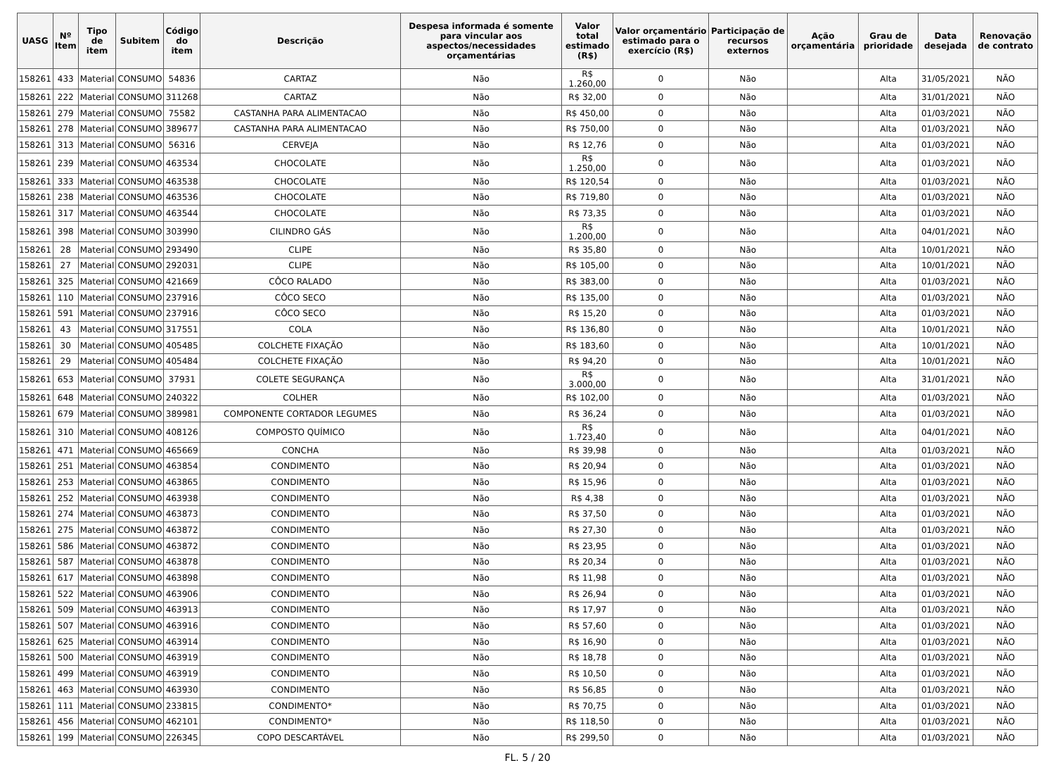| UASG | Nº Item | Tipo de item | Subitem | Código do item | Descrição | Despesa informada é somente para vincular aos aspectos/necessidades orçamentárias | Valor total estimado (R$) | Valor orçamentário estimado para o exercício (R$) | Participação de recursos externos | Ação orçamentária | Grau de prioridade | Data desejada | Renovação de contrato |
| --- | --- | --- | --- | --- | --- | --- | --- | --- | --- | --- | --- | --- | --- |
| 158261 | 433 | Material | CONSUMO | 54836 | CARTAZ | Não | R$ 1.260,00 | 0 | Não | | Alta | 31/05/2021 | NÃO |
| 158261 | 222 | Material | CONSUMO | 311268 | CARTAZ | Não | R$ 32,00 | 0 | Não | | Alta | 31/01/2021 | NÃO |
| 158261 | 279 | Material | CONSUMO | 75582 | CASTANHA PARA ALIMENTACAO | Não | R$ 450,00 | 0 | Não | | Alta | 01/03/2021 | NÃO |
| 158261 | 278 | Material | CONSUMO | 389677 | CASTANHA PARA ALIMENTACAO | Não | R$ 750,00 | 0 | Não | | Alta | 01/03/2021 | NÃO |
| 158261 | 313 | Material | CONSUMO | 56316 | CERVEJA | Não | R$ 12,76 | 0 | Não | | Alta | 01/03/2021 | NÃO |
| 158261 | 239 | Material | CONSUMO | 463534 | CHOCOLATE | Não | R$ 1.250,00 | 0 | Não | | Alta | 01/03/2021 | NÃO |
| 158261 | 333 | Material | CONSUMO | 463538 | CHOCOLATE | Não | R$ 120,54 | 0 | Não | | Alta | 01/03/2021 | NÃO |
| 158261 | 238 | Material | CONSUMO | 463536 | CHOCOLATE | Não | R$ 719,80 | 0 | Não | | Alta | 01/03/2021 | NÃO |
| 158261 | 317 | Material | CONSUMO | 463544 | CHOCOLATE | Não | R$ 73,35 | 0 | Não | | Alta | 01/03/2021 | NÃO |
| 158261 | 398 | Material | CONSUMO | 303990 | CILINDRO GÁS | Não | R$ 1.200,00 | 0 | Não | | Alta | 04/01/2021 | NÃO |
| 158261 | 28 | Material | CONSUMO | 293490 | CLIPE | Não | R$ 35,80 | 0 | Não | | Alta | 10/01/2021 | NÃO |
| 158261 | 27 | Material | CONSUMO | 292031 | CLIPE | Não | R$ 105,00 | 0 | Não | | Alta | 10/01/2021 | NÃO |
| 158261 | 325 | Material | CONSUMO | 421669 | CÔCO RALADO | Não | R$ 383,00 | 0 | Não | | Alta | 01/03/2021 | NÃO |
| 158261 | 110 | Material | CONSUMO | 237916 | CÔCO SECO | Não | R$ 135,00 | 0 | Não | | Alta | 01/03/2021 | NÃO |
| 158261 | 591 | Material | CONSUMO | 237916 | CÔCO SECO | Não | R$ 15,20 | 0 | Não | | Alta | 01/03/2021 | NÃO |
| 158261 | 43 | Material | CONSUMO | 317551 | COLA | Não | R$ 136,80 | 0 | Não | | Alta | 10/01/2021 | NÃO |
| 158261 | 30 | Material | CONSUMO | 405485 | COLCHETE FIXAÇÃO | Não | R$ 183,60 | 0 | Não | | Alta | 10/01/2021 | NÃO |
| 158261 | 29 | Material | CONSUMO | 405484 | COLCHETE FIXAÇÃO | Não | R$ 94,20 | 0 | Não | | Alta | 10/01/2021 | NÃO |
| 158261 | 653 | Material | CONSUMO | 37931 | COLETE SEGURANÇA | Não | R$ 3.000,00 | 0 | Não | | Alta | 31/01/2021 | NÃO |
| 158261 | 648 | Material | CONSUMO | 240322 | COLHER | Não | R$ 102,00 | 0 | Não | | Alta | 01/03/2021 | NÃO |
| 158261 | 679 | Material | CONSUMO | 389981 | COMPONENTE CORTADOR LEGUMES | Não | R$ 36,24 | 0 | Não | | Alta | 01/03/2021 | NÃO |
| 158261 | 310 | Material | CONSUMO | 408126 | COMPOSTO QUÍMICO | Não | R$ 1.723,40 | 0 | Não | | Alta | 04/01/2021 | NÃO |
| 158261 | 471 | Material | CONSUMO | 465669 | CONCHA | Não | R$ 39,98 | 0 | Não | | Alta | 01/03/2021 | NÃO |
| 158261 | 251 | Material | CONSUMO | 463854 | CONDIMENTO | Não | R$ 20,94 | 0 | Não | | Alta | 01/03/2021 | NÃO |
| 158261 | 253 | Material | CONSUMO | 463865 | CONDIMENTO | Não | R$ 15,96 | 0 | Não | | Alta | 01/03/2021 | NÃO |
| 158261 | 252 | Material | CONSUMO | 463938 | CONDIMENTO | Não | R$ 4,38 | 0 | Não | | Alta | 01/03/2021 | NÃO |
| 158261 | 274 | Material | CONSUMO | 463873 | CONDIMENTO | Não | R$ 37,50 | 0 | Não | | Alta | 01/03/2021 | NÃO |
| 158261 | 275 | Material | CONSUMO | 463872 | CONDIMENTO | Não | R$ 27,30 | 0 | Não | | Alta | 01/03/2021 | NÃO |
| 158261 | 586 | Material | CONSUMO | 463872 | CONDIMENTO | Não | R$ 23,95 | 0 | Não | | Alta | 01/03/2021 | NÃO |
| 158261 | 587 | Material | CONSUMO | 463878 | CONDIMENTO | Não | R$ 20,34 | 0 | Não | | Alta | 01/03/2021 | NÃO |
| 158261 | 617 | Material | CONSUMO | 463898 | CONDIMENTO | Não | R$ 11,98 | 0 | Não | | Alta | 01/03/2021 | NÃO |
| 158261 | 522 | Material | CONSUMO | 463906 | CONDIMENTO | Não | R$ 26,94 | 0 | Não | | Alta | 01/03/2021 | NÃO |
| 158261 | 509 | Material | CONSUMO | 463913 | CONDIMENTO | Não | R$ 17,97 | 0 | Não | | Alta | 01/03/2021 | NÃO |
| 158261 | 507 | Material | CONSUMO | 463916 | CONDIMENTO | Não | R$ 57,60 | 0 | Não | | Alta | 01/03/2021 | NÃO |
| 158261 | 625 | Material | CONSUMO | 463914 | CONDIMENTO | Não | R$ 16,90 | 0 | Não | | Alta | 01/03/2021 | NÃO |
| 158261 | 500 | Material | CONSUMO | 463919 | CONDIMENTO | Não | R$ 18,78 | 0 | Não | | Alta | 01/03/2021 | NÃO |
| 158261 | 499 | Material | CONSUMO | 463919 | CONDIMENTO | Não | R$ 10,50 | 0 | Não | | Alta | 01/03/2021 | NÃO |
| 158261 | 463 | Material | CONSUMO | 463930 | CONDIMENTO | Não | R$ 56,85 | 0 | Não | | Alta | 01/03/2021 | NÃO |
| 158261 | 111 | Material | CONSUMO | 233815 | CONDIMENTO* | Não | R$ 70,75 | 0 | Não | | Alta | 01/03/2021 | NÃO |
| 158261 | 456 | Material | CONSUMO | 462101 | CONDIMENTO* | Não | R$ 118,50 | 0 | Não | | Alta | 01/03/2021 | NÃO |
| 158261 | 199 | Material | CONSUMO | 226345 | COPO DESCARTÁVEL | Não | R$ 299,50 | 0 | Não | | Alta | 01/03/2021 | NÃO |
FL. 5 / 20